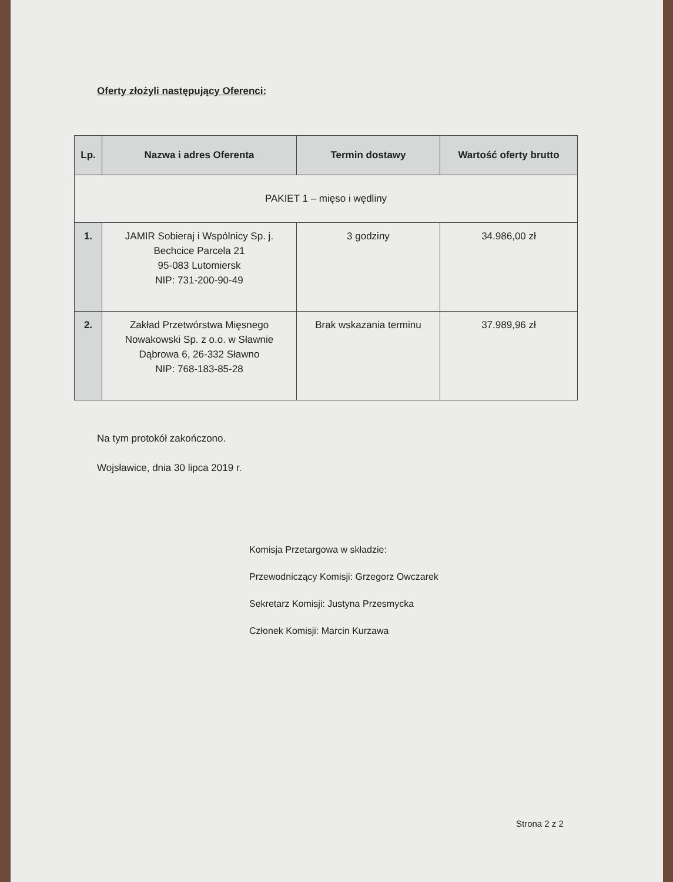Oferty złożyli następujący Oferenci:
| Lp. | Nazwa i adres Oferenta | Termin dostawy | Wartość oferty brutto |
| --- | --- | --- | --- |
| PAKIET 1 – mięso i wędliny | | | |
| 1. | JAMIR Sobieraj i Wspólnicy Sp. j. Bechcice Parcela 21 95-083 Lutomiersk NIP: 731-200-90-49 | 3 godziny | 34.986,00 zł |
| 2. | Zakład Przetwórstwa Mięsnego Nowakowski Sp. z o.o. w Sławnie Dąbrowa 6, 26-332 Sławno NIP: 768-183-85-28 | Brak wskazania terminu | 37.989,96 zł |
Na tym protokół zakończono.
Wojsławice, dnia 30 lipca 2019 r.
Komisja Przetargowa w składzie:
Przewodniczący Komisji: Grzegorz Owczarek
Sekretarz Komisji: Justyna Przesmycka
Członek Komisji: Marcin Kurzawa
Strona 2 z 2